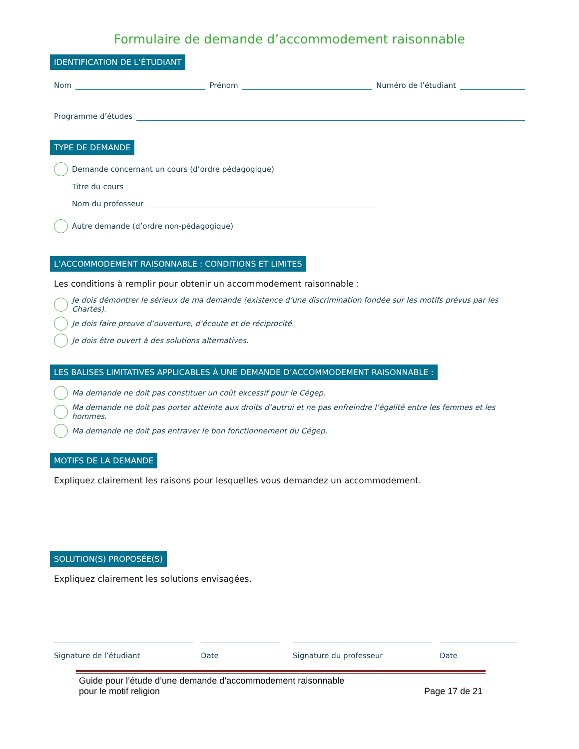Formulaire de demande d’accommodement raisonnable
IDENTIFICATION DE L’ÉTUDIANT
Nom Prénom Numéro de l’étudiant
Programme d’études
TYPE DE DEMANDE
Demande concernant un cours (d’ordre pédagogique)
Titre du cours
Nom du professeur
Autre demande (d’ordre non-pédagogique)
L’ACCOMMODEMENT RAISONNABLE : CONDITIONS ET LIMITES
Les conditions à remplir pour obtenir un accommodement raisonnable :
Je dois démontrer le sérieux de ma demande (existence d’une discrimination fondée sur les motifs prévus par les Chartes).
Je dois faire preuve d’ouverture, d’écoute et de réciprocité.
Je dois être ouvert à des solutions alternatives.
LES BALISES LIMITATIVES APPLICABLES À UNE DEMANDE D’ACCOMMODEMENT RAISONNABLE :
Ma demande ne doit pas constituer un coût excessif pour le Cégep.
Ma demande ne doit pas porter atteinte aux droits d’autrui et ne pas enfreindre l’égalité entre les femmes et les hommes.
Ma demande ne doit pas entraver le bon fonctionnement du Cégep.
MOTIFS DE LA DEMANDE
Expliquez clairement les raisons pour lesquelles vous demandez un accommodement.
SOLUTION(S) PROPOSÉE(S)
Expliquez clairement les solutions envisagées.
Signature de l’étudiant Date Signature du professeur Date
Guide pour l’étude d’une demande d’accommodement raisonnable
pour le motif religion
Page 17 de 21